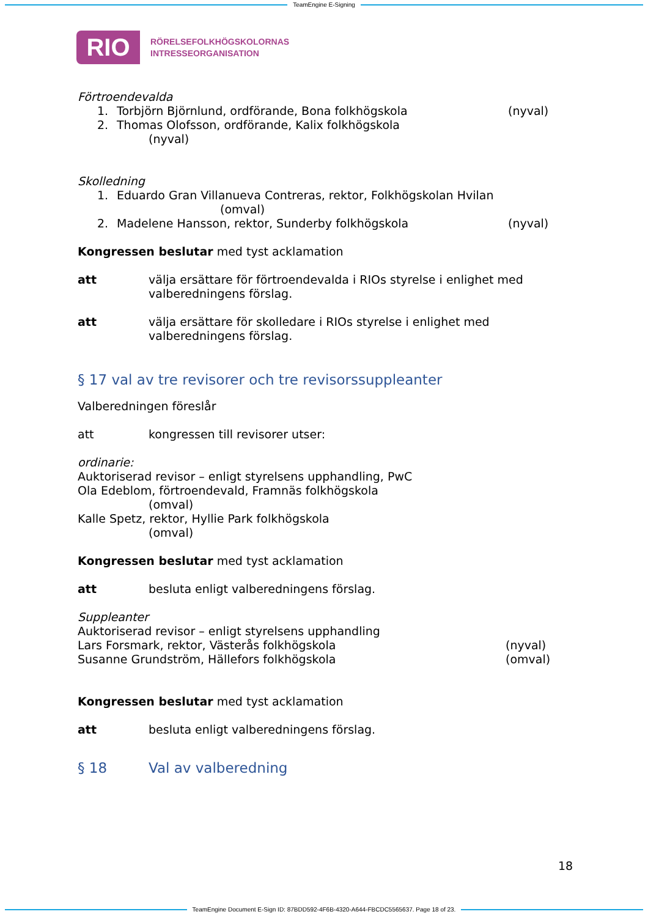TeamEngine E-Signing
RIO
RÖRELSEFOLKHÖGSKOLORNAS
INTRESSEORGANISATION
Förtroendevalda
1. Torbjörn Björnlund, ordförande, Bona folkhögskola (nyval)
2. Thomas Olofsson, ordförande, Kalix folkhögskola
(nyval)
Skolledning
1. Eduardo Gran Villanueva Contreras, rektor, Folkhögskolan Hvilan
(omval)
2. Madelene Hansson, rektor, Sunderby folkhögskola (nyval)
Kongressen beslutar med tyst acklamation
att välja ersättare för förtroendevalda i RIOs styrelse i enlighet med valberedningens förslag.
att välja ersättare för skolledare i RIOs styrelse i enlighet med valberedningens förslag.
§ 17 val av tre revisorer och tre revisorssuppleanter
Valberedningen föreslår
att kongressen till revisorer utser:
ordinarie:
Auktoriserad revisor – enligt styrelsens upphandling, PwC
Ola Edeblom, förtroendevald, Framnäs folkhögskola
(omval)
Kalle Spetz, rektor, Hyllie Park folkhögskola
(omval)
Kongressen beslutar med tyst acklamation
att besluta enligt valberedningens förslag.
Suppleanter
Auktoriserad revisor – enligt styrelsens upphandling
Lars Forsmark, rektor, Västerås folkhögskola (nyval)
Susanne Grundström, Hällefors folkhögskola (omval)
Kongressen beslutar med tyst acklamation
att besluta enligt valberedningens förslag.
§ 18 Val av valberedning
18
TeamEngine Document E-Sign ID: 87BDD592-4F6B-4320-A644-FBCDC5565637. Page 18 of 23.